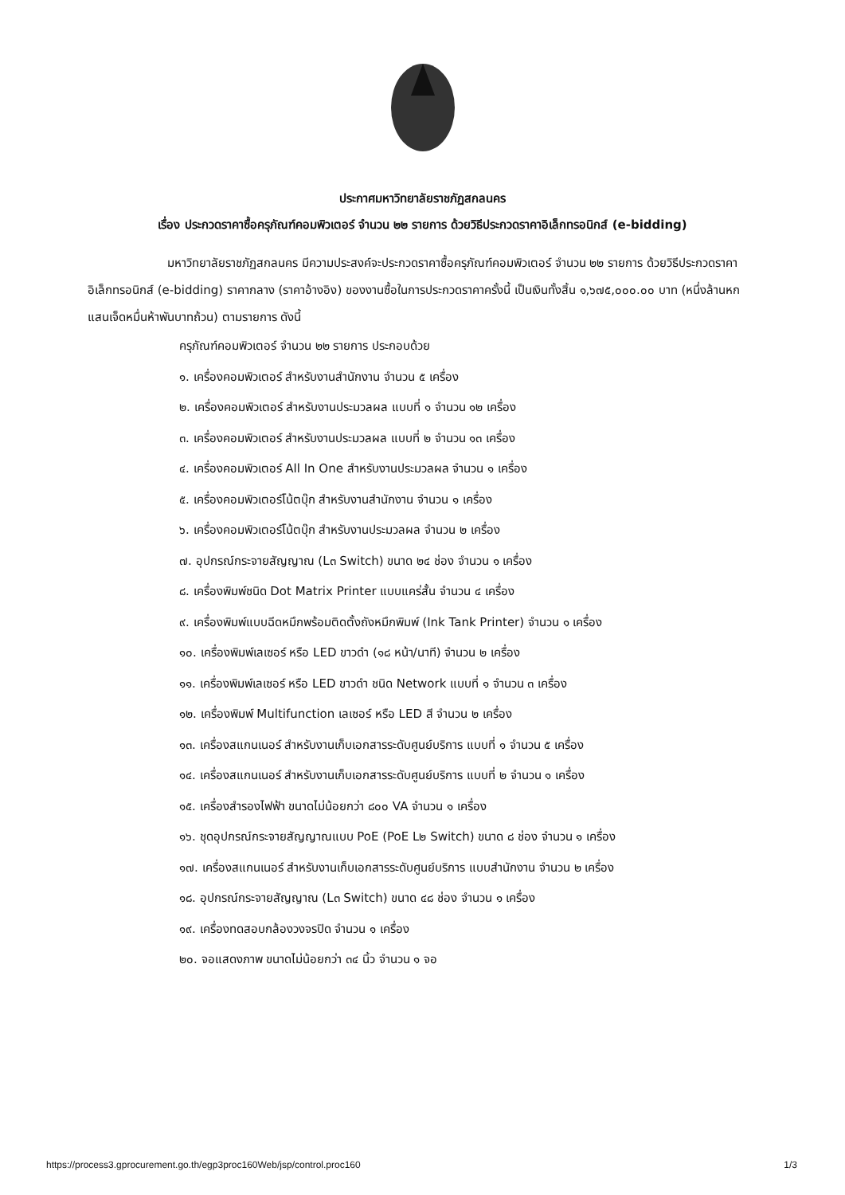ประกาศมหาวิทยาลัยราชภัฏสกลนคร
เรื่อง ประกวดราคาซื้อครุภัณฑ์คอมพิวเตอร์ จำนวน ๒๒ รายการ ด้วยวิธีประกวดราคาอิเล็กทรอนิกส์ (e-bidding)
มหาวิทยาลัยราชภัฏสกลนคร มีความประสงค์จะประกวดราคาซื้อครุภัณฑ์คอมพิวเตอร์ จำนวน ๒๒ รายการ ด้วยวิธีประกวดราคาอิเล็กทรอนิกส์ (e-bidding) ราคากลาง (ราคาอ้างอิง) ของงานซื้อในการประกวดราคาครั้งนี้ เป็นเงินทั้งสิ้น ๑,๖๗๕,๐๐๐.๐๐ บาท (หนึ่งล้านหกแสนเจ็ดหมื่นห้าพันบาทถ้วน) ตามรายการ ดังนี้
ครุภัณฑ์คอมพิวเตอร์ จำนวน ๒๒ รายการ ประกอบด้วย
๑. เครื่องคอมพิวเตอร์ สำหรับงานสำนักงาน จำนวน ๕ เครื่อง
๒. เครื่องคอมพิวเตอร์ สำหรับงานประมวลผล แบบที่ ๑ จำนวน ๑๒ เครื่อง
๓. เครื่องคอมพิวเตอร์ สำหรับงานประมวลผล แบบที่ ๒ จำนวน ๑๓ เครื่อง
๔. เครื่องคอมพิวเตอร์ All In One สำหรับงานประมวลผล จำนวน ๑ เครื่อง
๕. เครื่องคอมพิวเตอร์โน้ตบุ๊ก สำหรับงานสำนักงาน จำนวน ๑ เครื่อง
๖. เครื่องคอมพิวเตอร์โน้ตบุ๊ก สำหรับงานประมวลผล จำนวน ๒ เครื่อง
๗. อุปกรณ์กระจายสัญญาณ (L๓ Switch) ขนาด ๒๔ ช่อง จำนวน ๑ เครื่อง
๘. เครื่องพิมพ์ชนิด Dot Matrix Printer แบบแคร่สั้น จำนวน ๔ เครื่อง
๙. เครื่องพิมพ์แบบฉีดหมึกพร้อมติดตั้งถังหมึกพิมพ์ (Ink Tank Printer) จำนวน ๑ เครื่อง
๑๐. เครื่องพิมพ์เลเซอร์ หรือ LED ขาวดำ (๑๘ หน้า/นาที) จำนวน ๒ เครื่อง
๑๑. เครื่องพิมพ์เลเซอร์ หรือ LED ขาวดำ ชนิด Network แบบที่ ๑ จำนวน ๓ เครื่อง
๑๒. เครื่องพิมพ์ Multifunction เลเซอร์ หรือ LED สี จำนวน ๒ เครื่อง
๑๓. เครื่องสแกนเนอร์ สำหรับงานเก็บเอกสารระดับศูนย์บริการ แบบที่ ๑ จำนวน ๕ เครื่อง
๑๔. เครื่องสแกนเนอร์ สำหรับงานเก็บเอกสารระดับศูนย์บริการ แบบที่ ๒ จำนวน ๑ เครื่อง
๑๕. เครื่องสำรองไฟฟ้า ขนาดไม่น้อยกว่า ๘๐๐ VA จำนวน ๑ เครื่อง
๑๖. ชุดอุปกรณ์กระจายสัญญาณแบบ PoE (PoE L๒ Switch) ขนาด ๘ ช่อง จำนวน ๑ เครื่อง
๑๗. เครื่องสแกนเนอร์ สำหรับงานเก็บเอกสารระดับศูนย์บริการ แบบสำนักงาน จำนวน ๒ เครื่อง
๑๘. อุปกรณ์กระจายสัญญาณ (L๓ Switch) ขนาด ๔๘ ช่อง จำนวน ๑ เครื่อง
๑๙. เครื่องทดสอบกล้องวงจรปิด จำนวน ๑ เครื่อง
๒๐. จอแสดงภาพ ขนาดไม่น้อยกว่า ๓๔ นิ้ว จำนวน ๑ จอ
https://process3.gprocurement.go.th/egp3proc160Web/jsp/control.proc160 1/3